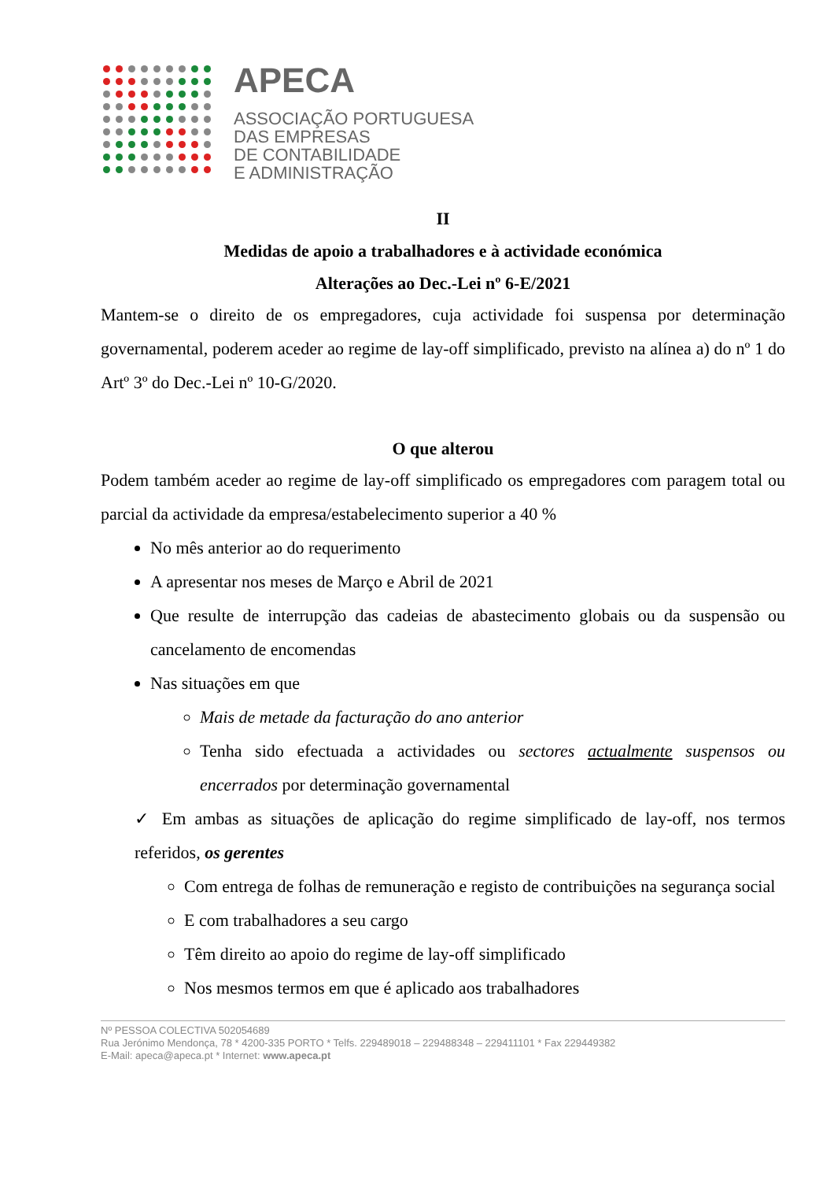APECA
ASSOCIAÇÃO PORTUGUESA
DAS EMPRESAS
DE CONTABILIDADE
E ADMINISTRAÇÃO
II
Medidas de apoio a trabalhadores e à actividade económica
Alterações ao Dec.-Lei nº 6-E/2021
Mantem-se o direito de os empregadores, cuja actividade foi suspensa por determinação governamental, poderem aceder ao regime de lay-off simplificado, previsto na alínea a) do nº 1 do Artº 3º do Dec.-Lei nº 10-G/2020.
O que alterou
Podem também aceder ao regime de lay-off simplificado os empregadores com paragem total ou parcial da actividade da empresa/estabelecimento superior a 40 %
No mês anterior ao do requerimento
A apresentar nos meses de Março e Abril de 2021
Que resulte de interrupção das cadeias de abastecimento globais ou da suspensão ou cancelamento de encomendas
Nas situações em que
Mais de metade da facturação do ano anterior
Tenha sido efectuada a actividades ou sectores actualmente suspensos ou encerrados por determinação governamental
✓ Em ambas as situações de aplicação do regime simplificado de lay-off, nos termos referidos, os gerentes
Com entrega de folhas de remuneração e registo de contribuições na segurança social
E com trabalhadores a seu cargo
Têm direito ao apoio do regime de lay-off simplificado
Nos mesmos termos em que é aplicado aos trabalhadores
Nº PESSOA COLECTIVA 502054689
Rua Jerónimo Mendonça, 78 * 4200-335 PORTO * Telfs. 229489018 – 229488348 – 229411101 * Fax 229449382
E-Mail: apeca@apeca.pt * Internet: www.apeca.pt